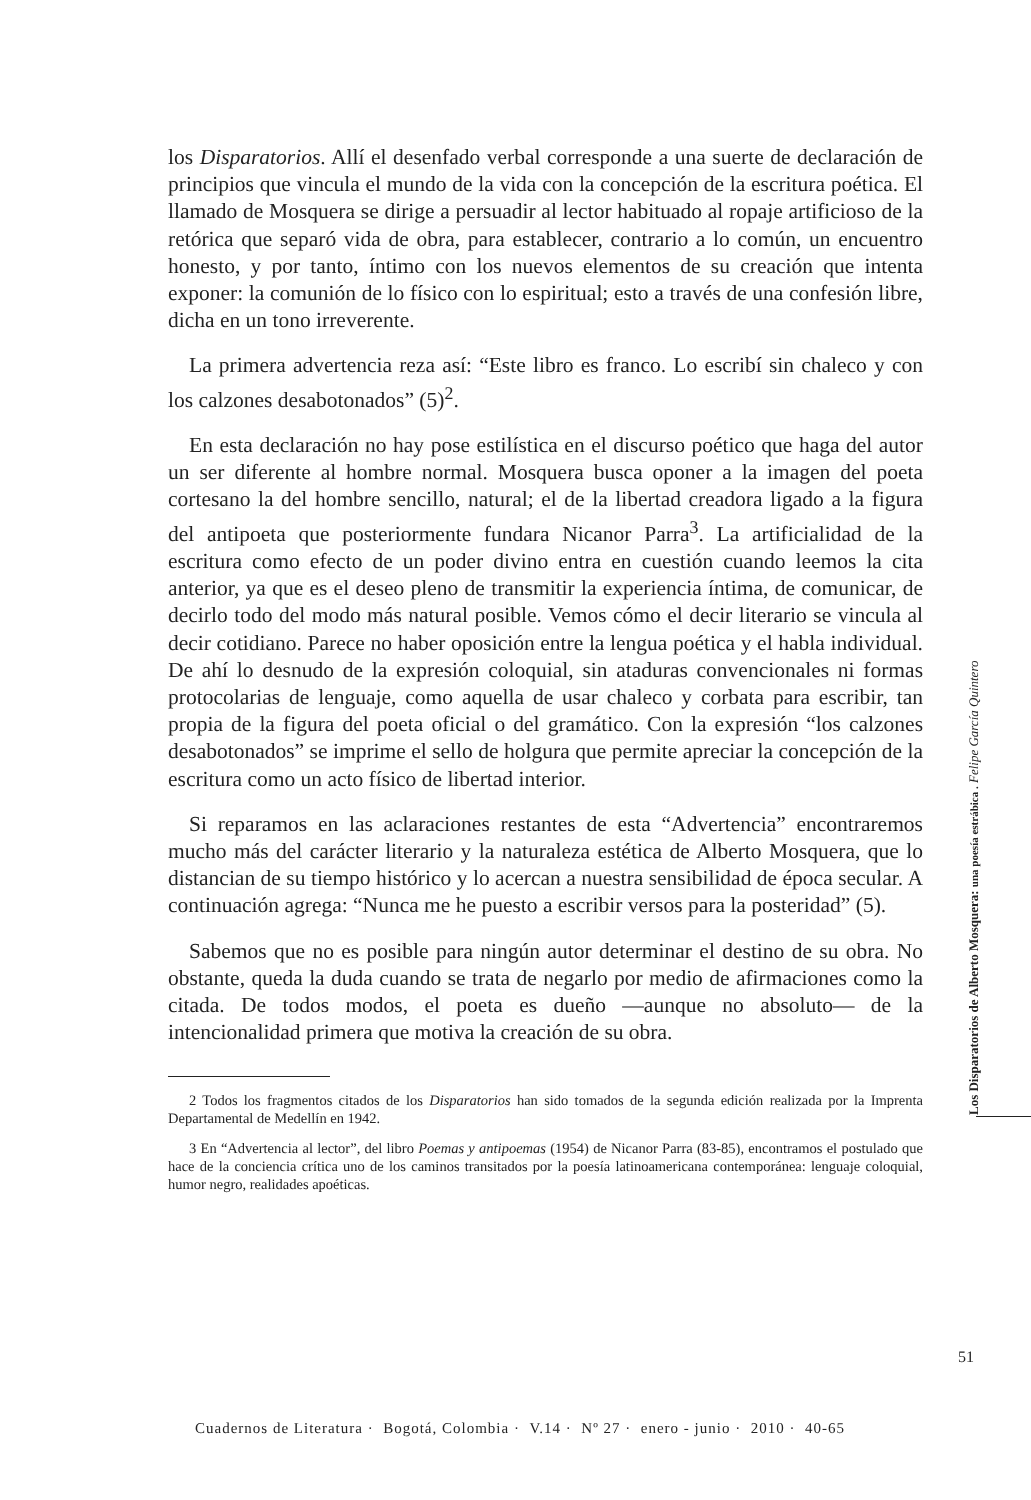los Disparatorios. Allí el desenfado verbal corresponde a una suerte de declaración de principios que vincula el mundo de la vida con la concepción de la escritura poética. El llamado de Mosquera se dirige a persuadir al lector habituado al ropaje artificioso de la retórica que separó vida de obra, para establecer, contrario a lo común, un encuentro honesto, y por tanto, íntimo con los nuevos elementos de su creación que intenta exponer: la comunión de lo físico con lo espiritual; esto a través de una confesión libre, dicha en un tono irreverente.
La primera advertencia reza así: “Este libro es franco. Lo escribí sin chaleco y con los calzones desabotonados” (5)<sup>2</sup>.
En esta declaración no hay pose estilística en el discurso poético que haga del autor un ser diferente al hombre normal. Mosquera busca oponer a la imagen del poeta cortesano la del hombre sencillo, natural; el de la libertad creadora ligado a la figura del antipoeta que posteriormente fundara Nicanor Parra<sup>3</sup>. La artificialidad de la escritura como efecto de un poder divino entra en cuestión cuando leemos la cita anterior, ya que es el deseo pleno de transmitir la experiencia íntima, de comunicar, de decirlo todo del modo más natural posible. Vemos cómo el decir literario se vincula al decir cotidiano. Parece no haber oposición entre la lengua poética y el habla individual. De ahí lo desnudo de la expresión coloquial, sin ataduras convencionales ni formas protocolarias de lenguaje, como aquella de usar chaleco y corbata para escribir, tan propia de la figura del poeta oficial o del gramático. Con la expresión “los calzones desabotonados” se imprime el sello de holgura que permite apreciar la concepción de la escritura como un acto físico de libertad interior.
Si reparamos en las aclaraciones restantes de esta “Advertencia” encontraremos mucho más del carácter literario y la naturaleza estética de Alberto Mosquera, que lo distancian de su tiempo histórico y lo acercan a nuestra sensibilidad de época secular. A continuación agrega: “Nunca me he puesto a escribir versos para la posteridad” (5).
Sabemos que no es posible para ningún autor determinar el destino de su obra. No obstante, queda la duda cuando se trata de negarlo por medio de afirmaciones como la citada. De todos modos, el poeta es dueño —aunque no absoluto— de la intencionalidad primera que motiva la creación de su obra.
2 Todos los fragmentos citados de los Disparatorios han sido tomados de la segunda edición realizada por la Imprenta Departamental de Medellín en 1942.
3 En “Advertencia al lector”, del libro Poemas y antipoemas (1954) de Nicanor Parra (83-85), encontramos el postulado que hace de la conciencia crítica uno de los caminos transitados por la poesía latinoamericana contemporánea: lenguaje coloquial, humor negro, realidades apoéticas.
Los Disparatorios de Alberto Mosquera: una poesía estrábica . Felipe García Quintero
51
Cuadernos de Literatura · Bogotá, Colombia · V.14 · Nº 27 · enero - junio · 2010 · 40-65